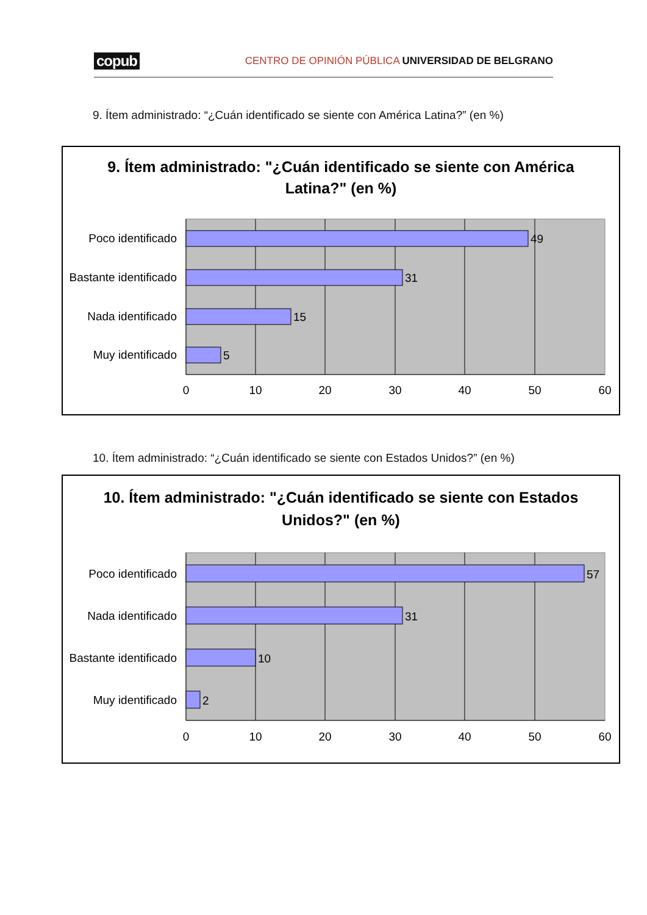copub CENTRO DE OPINIÓN PÚBLICA UNIVERSIDAD DE BELGRANO
9. Ítem administrado: “¿Cuán identificado se siente con América Latina?” (en %)
9. Ítem administrado: "¿Cuán identificado se siente con América
Latina?" (en %)
Poco identificado
Bastante identificado
Nada identificado
Muy identificado
49
31
15
5
0
10
20
30
40
50
60
10. Ítem administrado: “¿Cuán identificado se siente con Estados Unidos?” (en %)
10. Ítem administrado: "¿Cuán identificado se siente con Estados
Unidos?" (en %)
Poco identificado
Nada identificado
Bastante identificado
Muy identificado
57
31
10
2
0
10
20
30
40
50
60